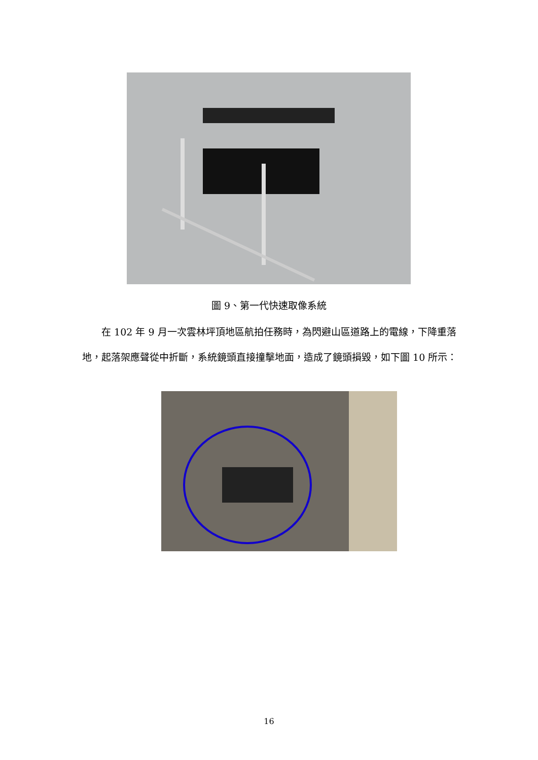圖 9、第一代快速取像系統
　　在 102 年 9 月一次雲林坪頂地區航拍任務時，為閃避山區道路上的電線，下降重落地，起落架應聲從中折斷，系統鏡頭直接撞擊地面，造成了鏡頭損毀，如下圖 10 所示：
16